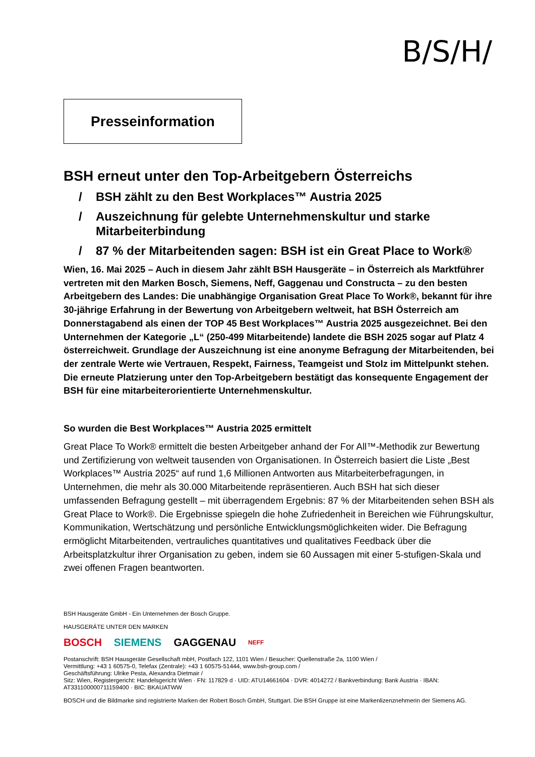B/S/H/
Presseinformation
BSH erneut unter den Top-Arbeitgebern Österreichs
/ BSH zählt zu den Best Workplaces™ Austria 2025
/ Auszeichnung für gelebte Unternehmenskultur und starke Mitarbeiterbindung
/ 87 % der Mitarbeitenden sagen: BSH ist ein Great Place to Work®
Wien, 16. Mai 2025 – Auch in diesem Jahr zählt BSH Hausgeräte – in Österreich als Marktführer vertreten mit den Marken Bosch, Siemens, Neff, Gaggenau und Constructa – zu den besten Arbeitgebern des Landes: Die unabhängige Organisation Great Place To Work®, bekannt für ihre 30-jährige Erfahrung in der Bewertung von Arbeitgebern weltweit, hat BSH Österreich am Donnerstagabend als einen der TOP 45 Best Workplaces™ Austria 2025 ausgezeichnet. Bei den Unternehmen der Kategorie „L“ (250-499 Mitarbeitende) landete die BSH 2025 sogar auf Platz 4 österreichweit. Grundlage der Auszeichnung ist eine anonyme Befragung der Mitarbeitenden, bei der zentrale Werte wie Vertrauen, Respekt, Fairness, Teamgeist und Stolz im Mittelpunkt stehen. Die erneute Platzierung unter den Top-Arbeitgebern bestätigt das konsequente Engagement der BSH für eine mitarbeiterorientierte Unternehmenskultur.
So wurden die Best Workplaces™ Austria 2025 ermittelt
Great Place To Work® ermittelt die besten Arbeitgeber anhand der For All™-Methodik zur Bewertung und Zertifizierung von weltweit tausenden von Organisationen. In Österreich basiert die Liste „Best Workplaces™ Austria 2025“ auf rund 1,6 Millionen Antworten aus Mitarbeiterbefragungen, in Unternehmen, die mehr als 30.000 Mitarbeitende repräsentieren. Auch BSH hat sich dieser umfassenden Befragung gestellt – mit überragendem Ergebnis: 87 % der Mitarbeitenden sehen BSH als Great Place to Work®. Die Ergebnisse spiegeln die hohe Zufriedenheit in Bereichen wie Führungskultur, Kommunikation, Wertschätzung und persönliche Entwicklungsmöglichkeiten wider. Die Befragung ermöglicht Mitarbeitenden, vertrauliches quantitatives und qualitatives Feedback über die Arbeitsplatzkultur ihrer Organisation zu geben, indem sie 60 Aussagen mit einer 5-stufigen-Skala und zwei offenen Fragen beantworten.
BSH Hausgeräte GmbH - Ein Unternehmen der Bosch Gruppe.
HAUSGERÄTE UNTER DEN MARKEN
BOSCH SIEMENS GAGGENAU NEFF
Postanschrift: BSH Hausgeräte Gesellschaft mbH, Postfach 122, 1101 Wien / Besucher: Quellenstraße 2a, 1100 Wien /
Vermittlung: +43 1 60575-0, Telefax (Zentrale): +43 1 60575-51444, www.bsh-group.com /
Geschäftsführung: Ulrike Pesta, Alexandra Dietmair /
Sitz: Wien, Registergericht: Handelsgericht Wien · FN: 117829 d · UID: ATU14661604 · DVR: 4014272 / Bankverbindung: Bank Austria · IBAN: AT331100000711159400 · BIC: BKAUATWW
BOSCH und die Bildmarke sind registrierte Marken der Robert Bosch GmbH, Stuttgart. Die BSH Gruppe ist eine Markenlizenznehmerin der Siemens AG.